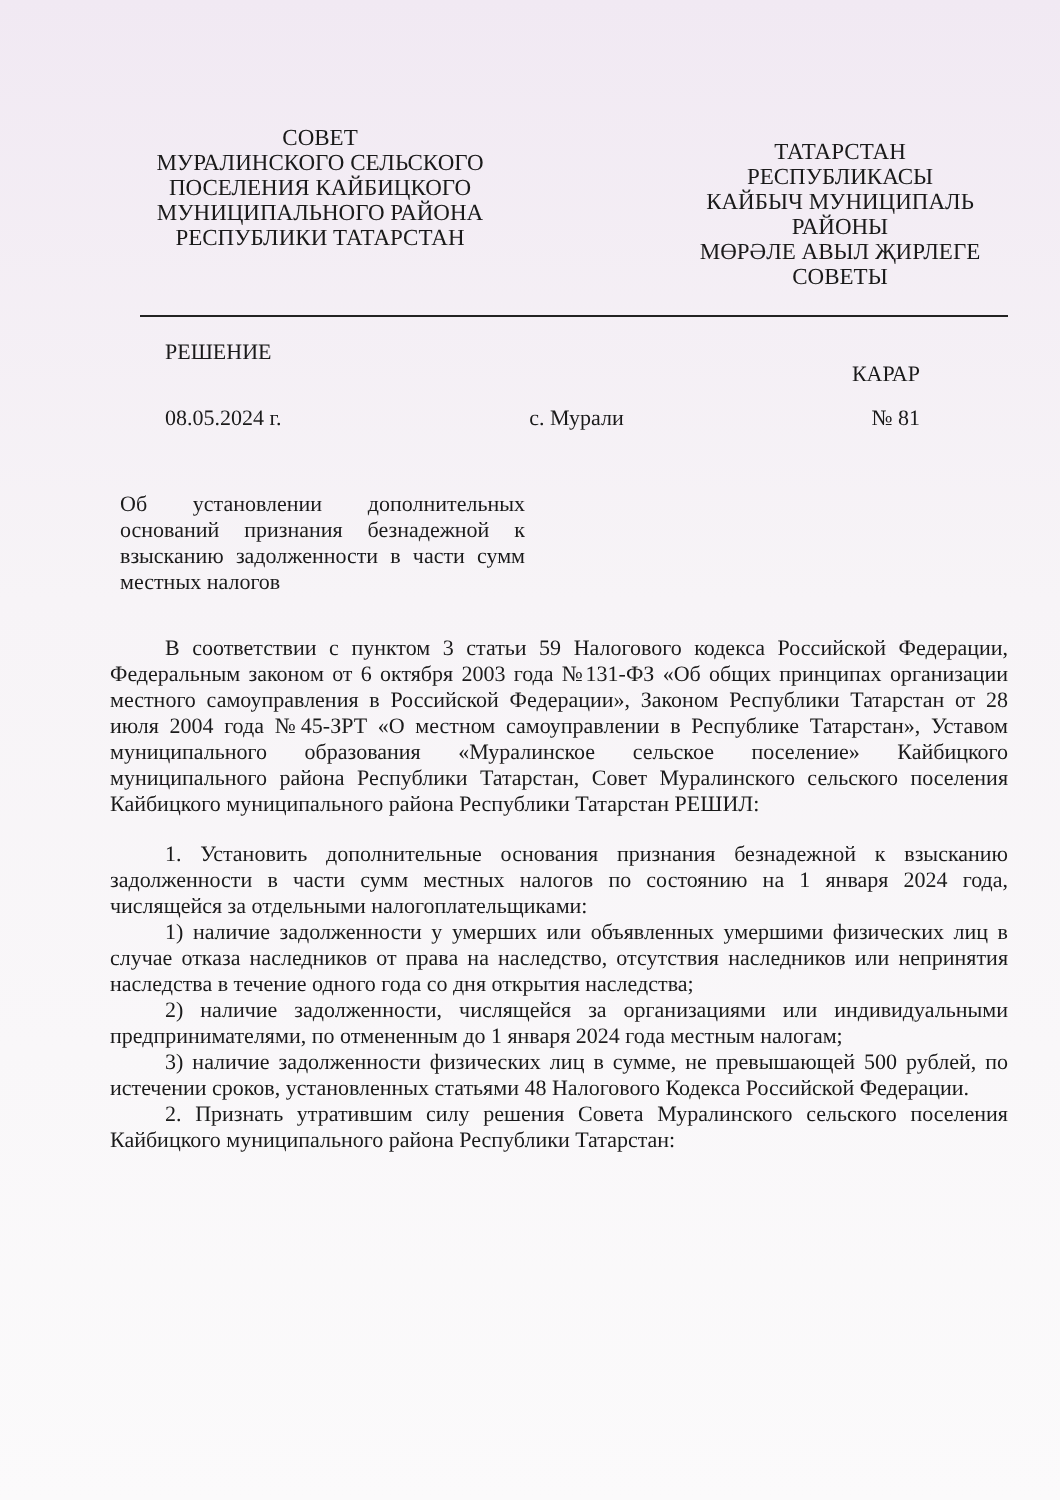СОВЕТ
МУРАЛИНСКОГО СЕЛЬСКОГО
ПОСЕЛЕНИЯ КАЙБИЦКОГО
МУНИЦИПАЛЬНОГО РАЙОНА
РЕСПУБЛИКИ ТАТАРСТАН
ТАТАРСТАН
РЕСПУБЛИКАСЫ
КАЙБЫЧ МУНИЦИПАЛЬ
РАЙОНЫ
МӨРӘЛЕ АВЫЛ ҖИРЛЕГЕ
СОВЕТЫ
РЕШЕНИЕ КАРАР
08.05.2024 г. с. Мурали № 81
Об установлении дополнительных оснований признания безнадежной к взысканию задолженности в части сумм местных налогов
В соответствии с пунктом 3 статьи 59 Налогового кодекса Российской Федерации, Федеральным законом от 6 октября 2003 года №131-ФЗ «Об общих принципах организации местного самоуправления в Российской Федерации», Законом Республики Татарстан от 28 июля 2004 года №45-ЗРТ «О местном самоуправлении в Республике Татарстан», Уставом муниципального образования «Муралинское сельское поселение» Кайбицкого муниципального района Республики Татарстан, Совет Муралинского сельского поселения Кайбицкого муниципального района Республики Татарстан РЕШИЛ:
1. Установить дополнительные основания признания безнадежной к взысканию задолженности в части сумм местных налогов по состоянию на 1 января 2024 года, числящейся за отдельными налогоплательщиками:
1) наличие задолженности у умерших или объявленных умершими физических лиц в случае отказа наследников от права на наследство, отсутствия наследников или непринятия наследства в течение одного года со дня открытия наследства;
2) наличие задолженности, числящейся за организациями или индивидуальными предпринимателями, по отмененным до 1 января 2024 года местным налогам;
3) наличие задолженности физических лиц в сумме, не превышающей 500 рублей, по истечении сроков, установленных статьями 48 Налогового Кодекса Российской Федерации.
2. Признать утратившим силу решения Совета Муралинского сельского поселения Кайбицкого муниципального района Республики Татарстан: